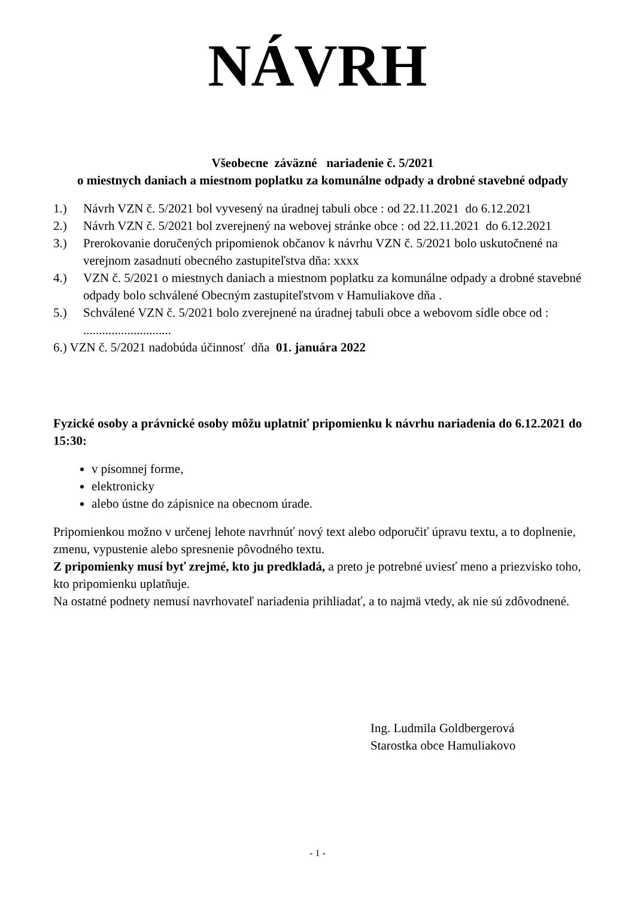NÁVRH
Všeobecne záväzné nariadenie č. 5/2021
o miestnych daniach a miestnom poplatku za komunálne odpady a drobné stavebné odpady
1.) Návrh VZN č. 5/2021 bol vyvesený na úradnej tabuli obce : od 22.11.2021 do 6.12.2021
2.) Návrh VZN č. 5/2021 bol zverejnený na webovej stránke obce : od 22.11.2021 do 6.12.2021
3.) Prerokovanie doručených pripomienok občanov k návrhu VZN č. 5/2021 bolo uskutočnené na verejnom zasadnutí obecného zastupiteľstva dňa: xxxx
4.) VZN č. 5/2021 o miestnych daniach a miestnom poplatku za komunálne odpady a drobné stavebné odpady bolo schválené Obecným zastupiteľstvom v Hamuliakove dňa .
5.) Schválené VZN č. 5/2021 bolo zverejnené na úradnej tabuli obce a webovom sídle obce od : ............................
6.) VZN č. 5/2021 nadobúda účinnosť dňa 01. januára 2022
Fyzické osoby a právnické osoby môžu uplatniť pripomienku k návrhu nariadenia do 6.12.2021 do 15:30:
v písomnej forme,
elektronicky
alebo ústne do zápisnice na obecnom úrade.
Pripomienkou možno v určenej lehote navrhnúť nový text alebo odporučiť úpravu textu, a to doplnenie, zmenu, vypustenie alebo spresnenie pôvodného textu.
Z pripomienky musí byť zrejmé, kto ju predkladá, a preto je potrebné uviesť meno a priezvisko toho, kto pripomienku uplatňuje.
Na ostatné podnety nemusí navrhovateľ nariadenia prihliadať, a to najmä vtedy, ak nie sú zdôvodnené.
Ing. Ludmila Goldbergerová
Starostka obce Hamuliakovo
- 1 -